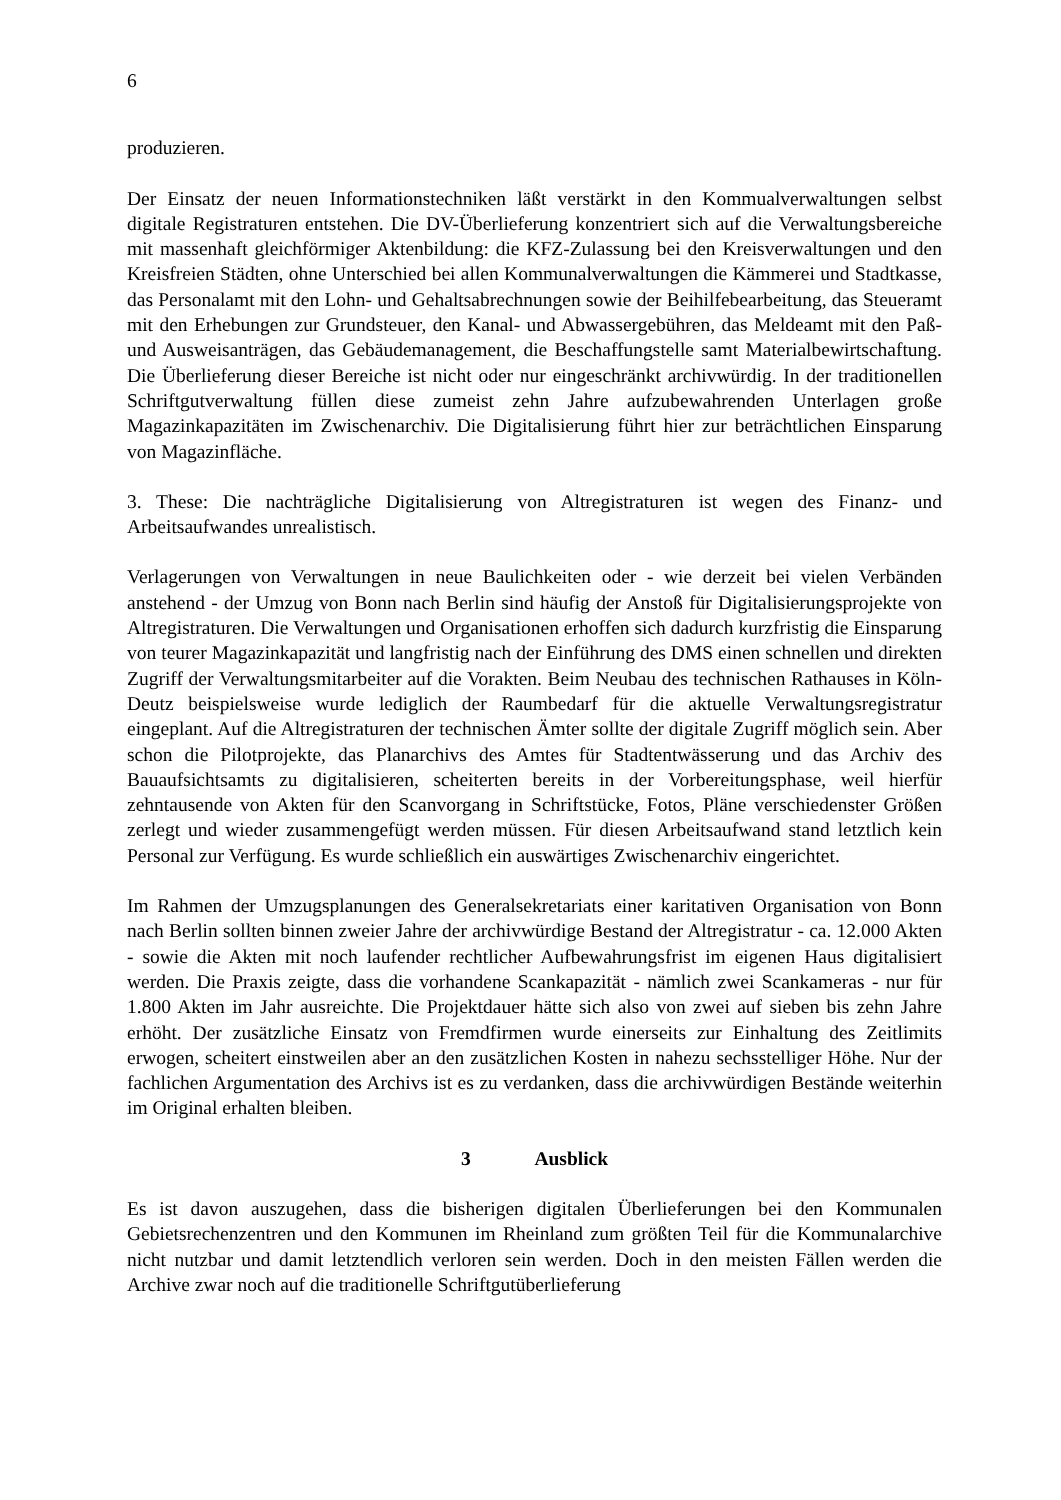6
produzieren.
Der Einsatz der neuen Informationstechniken läßt verstärkt in den Kommualverwaltungen selbst digitale Registraturen entstehen. Die DV-Überlieferung konzentriert sich auf die Verwaltungsbereiche mit massenhaft gleichförmiger Aktenbildung: die KFZ-Zulassung bei den Kreisverwaltungen und den Kreisfreien Städten, ohne Unterschied bei allen Kommunalverwaltungen die Kämmerei und Stadtkasse, das Personalamt mit den Lohn- und Gehaltsabrechnungen sowie der Beihilfebearbeitung, das Steueramt mit den Erhebungen zur Grundsteuer, den Kanal- und Abwassergebühren, das Meldeamt mit den Paß- und Ausweisanträgen, das Gebäudemanagement, die Beschaffungstelle samt Materialbewirtschaftung. Die Überlieferung dieser Bereiche ist nicht oder nur eingeschränkt archivwürdig. In der traditionellen Schriftgutverwaltung füllen diese zumeist zehn Jahre aufzubewahrenden Unterlagen große Magazinkapazitäten im Zwischenarchiv. Die Digitalisierung führt hier zur beträchtlichen Einsparung von Magazinfläche.
3. These: Die nachträgliche Digitalisierung von Altregistraturen ist wegen des Finanz- und Arbeitsaufwandes unrealistisch.
Verlagerungen von Verwaltungen in neue Baulichkeiten oder - wie derzeit bei vielen Verbänden anstehend - der Umzug von Bonn nach Berlin sind häufig der Anstoß für Digitalisierungsprojekte von Altregistraturen. Die Verwaltungen und Organisationen erhoffen sich dadurch kurzfristig die Einsparung von teurer Magazinkapazität und langfristig nach der Einführung des DMS einen schnellen und direkten Zugriff der Verwaltungsmitarbeiter auf die Vorakten. Beim Neubau des technischen Rathauses in Köln-Deutz beispielsweise wurde lediglich der Raumbedarf für die aktuelle Verwaltungsregistratur eingeplant. Auf die Altregistraturen der technischen Ämter sollte der digitale Zugriff möglich sein. Aber schon die Pilotprojekte, das Planarchivs des Amtes für Stadtentwässerung und das Archiv des Bauaufsichtsamts zu digitalisieren, scheiterten bereits in der Vorbereitungsphase, weil hierfür zehntausende von Akten für den Scanvorgang in Schriftstücke, Fotos, Pläne verschiedenster Größen zerlegt und wieder zusammengefügt werden müssen. Für diesen Arbeitsaufwand stand letztlich kein Personal zur Verfügung. Es wurde schließlich ein auswärtiges Zwischenarchiv eingerichtet.
Im Rahmen der Umzugsplanungen des Generalsekretariats einer karitativen Organisation von Bonn nach Berlin sollten binnen zweier Jahre der archivwürdige Bestand der Altregistratur - ca. 12.000 Akten - sowie die Akten mit noch laufender rechtlicher Aufbewahrungsfrist im eigenen Haus digitalisiert werden. Die Praxis zeigte, dass die vorhandene Scankapazität - nämlich zwei Scankameras - nur für 1.800 Akten im Jahr ausreichte. Die Projektdauer hätte sich also von zwei auf sieben bis zehn Jahre erhöht. Der zusätzliche Einsatz von Fremdfirmen wurde einerseits zur Einhaltung des Zeitlimits erwogen, scheitert einstweilen aber an den zusätzlichen Kosten in nahezu sechsstelliger Höhe. Nur der fachlichen Argumentation des Archivs ist es zu verdanken, dass die archivwürdigen Bestände weiterhin im Original erhalten bleiben.
3 Ausblick
Es ist davon auszugehen, dass die bisherigen digitalen Überlieferungen bei den Kommunalen Gebietsrechenzentren und den Kommunen im Rheinland zum größten Teil für die Kommunalarchive nicht nutzbar und damit letztendlich verloren sein werden. Doch in den meisten Fällen werden die Archive zwar noch auf die traditionelle Schriftgutüberlieferung